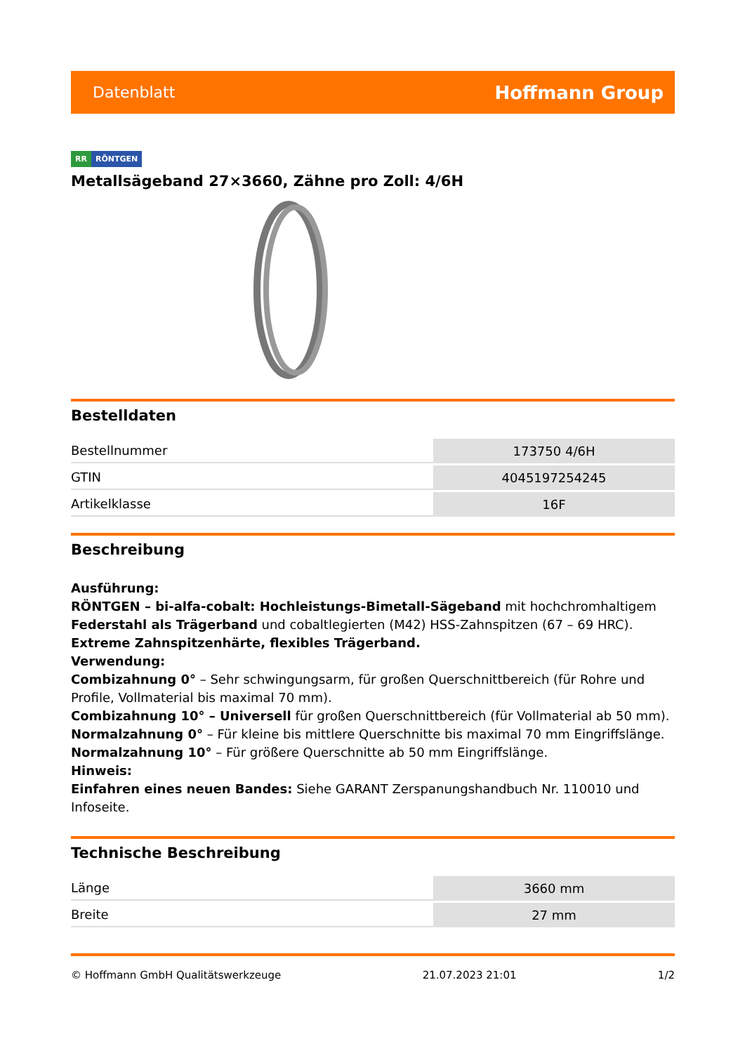Datenblatt Hoffmann Group
RR RÖNTGEN
Metallsägeband 27×3660, Zähne pro Zoll: 4/6H
Bestelldaten
| Bestellnummer | 173750 4/6H |
| GTIN | 4045197254245 |
| Artikelklasse | 16F |
Beschreibung
Ausführung:
RÖNTGEN – bi-alfa-cobalt: Hochleistungs-Bimetall-Sägeband mit hochchromhaltigem Federstahl als Trägerband und cobaltlegierten (M42) HSS-Zahnspitzen (67 – 69 HRC). Extreme Zahnspitzenhärte, flexibles Trägerband.
Verwendung:
Combizahnung 0° – Sehr schwingungsarm, für großen Querschnittbereich (für Rohre und Profile, Vollmaterial bis maximal 70 mm).
Combizahnung 10° – Universell für großen Querschnittbereich (für Vollmaterial ab 50 mm).
Normalzahnung 0° – Für kleine bis mittlere Querschnitte bis maximal 70 mm Eingriffslänge.
Normalzahnung 10° – Für größere Querschnitte ab 50 mm Eingriffslänge.
Hinweis:
Einfahren eines neuen Bandes: Siehe GARANT Zerspanungshandbuch Nr. 110010 und Infoseite.
Technische Beschreibung
| Länge | 3660 mm |
| Breite | 27 mm |
© Hoffmann GmbH Qualitätswerkzeuge 21.07.2023 21:01 1/2